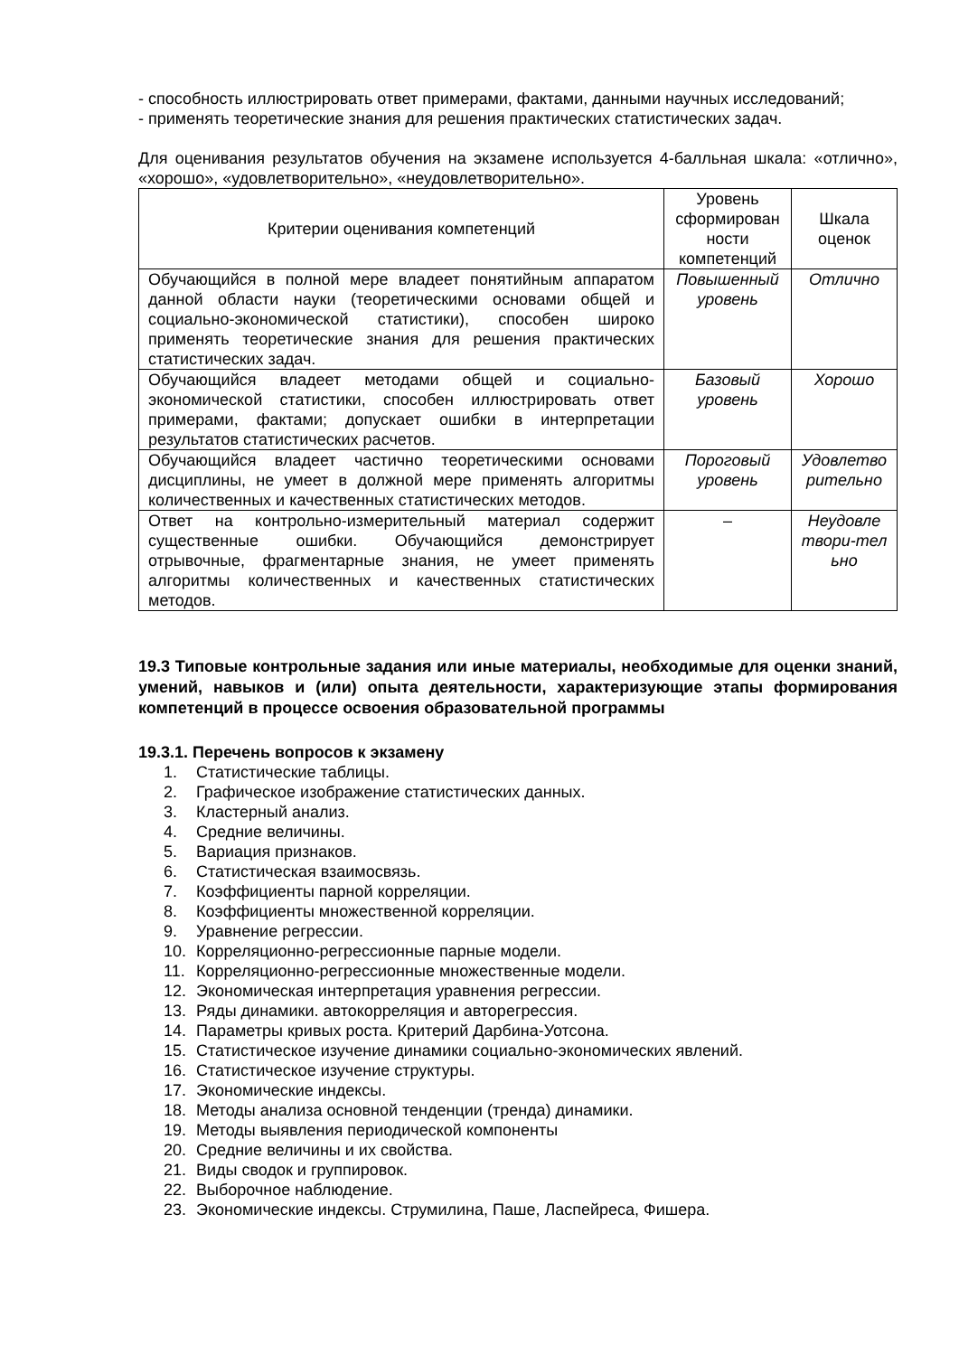- способность иллюстрировать ответ примерами, фактами, данными научных исследований;
- применять теоретические знания для решения практических статистических задач.
Для оценивания результатов обучения на экзамене используется 4-балльная шкала: «отлично», «хорошо», «удовлетворительно», «неудовлетворительно».
| Критерии оценивания компетенций | Уровень сформирован ности компетенций | Шкала оценок |
| --- | --- | --- |
| Обучающийся в полной мере владеет понятийным аппаратом данной области науки (теоретическими основами общей и социально-экономической статистики), способен широко применять теоретические знания для решения практических статистических задач. | Повышенный уровень | Отлично |
| Обучающийся владеет методами общей и социально-экономической статистики, способен иллюстрировать ответ примерами, фактами; допускает ошибки в интерпретации результатов статистических расчетов. | Базовый уровень | Хорошо |
| Обучающийся владеет частично теоретическими основами дисциплины, не умеет в должной мере применять алгоритмы количественных и качественных статистических методов. | Пороговый уровень | Удовлетво рительно |
| Ответ на контрольно-измерительный материал содержит существенные ошибки. Обучающийся демонстрирует отрывочные, фрагментарные знания, не умеет применять алгоритмы количественных и качественных статистических методов. | – | Неудовле твори-тел ьно |
19.3 Типовые контрольные задания или иные материалы, необходимые для оценки знаний, умений, навыков и (или) опыта деятельности, характеризующие этапы формирования компетенций в процессе освоения образовательной программы
19.3.1. Перечень вопросов к экзамену
1. Статистические таблицы.
2. Графическое изображение статистических данных.
3. Кластерный анализ.
4. Средние величины.
5. Вариация признаков.
6. Статистическая взаимосвязь.
7. Коэффициенты парной корреляции.
8. Коэффициенты множественной корреляции.
9. Уравнение регрессии.
10. Корреляционно-регрессионные парные модели.
11. Корреляционно-регрессионные множественные модели.
12. Экономическая интерпретация уравнения регрессии.
13. Ряды динамики. автокорреляция и авторегрессия.
14. Параметры кривых роста. Критерий Дарбина-Уотсона.
15. Статистическое изучение динамики социально-экономических явлений.
16. Статистическое изучение структуры.
17. Экономические индексы.
18. Методы анализа основной тенденции (тренда) динамики.
19. Методы выявления периодической компоненты
20. Средние величины и их свойства.
21. Виды сводок и группировок.
22. Выборочное наблюдение.
23. Экономические индексы. Струмилина, Паше, Ласпейреса, Фишера.